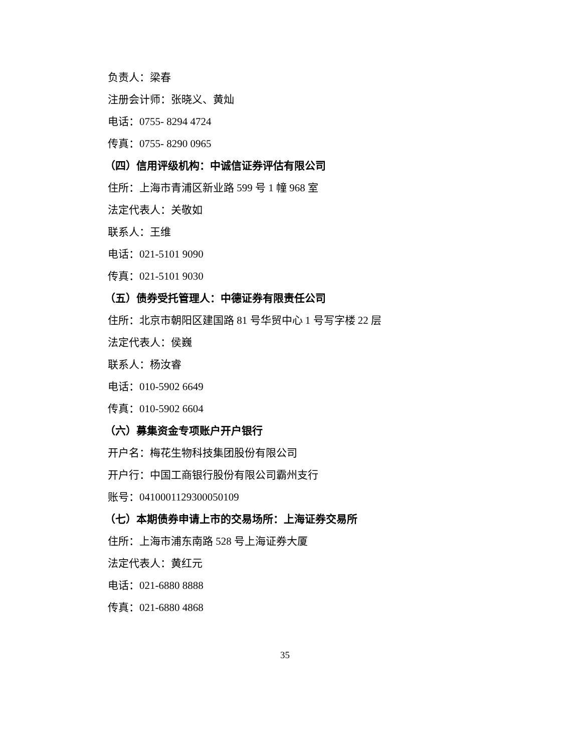负责人：梁春
注册会计师：张晓义、黄灿
电话：0755- 8294 4724
传真：0755- 8290 0965
（四）信用评级机构：中诚信证券评估有限公司
住所：上海市青浦区新业路 599 号 1 幢 968 室
法定代表人：关敬如
联系人：王维
电话：021-5101 9090
传真：021-5101 9030
（五）债券受托管理人：中德证券有限责任公司
住所：北京市朝阳区建国路 81 号华贸中心 1 号写字楼 22 层
法定代表人：侯巍
联系人：杨汝睿
电话：010-5902 6649
传真：010-5902 6604
（六）募集资金专项账户开户银行
开户名：梅花生物科技集团股份有限公司
开户行：中国工商银行股份有限公司霸州支行
账号：0410001129300050109
（七）本期债券申请上市的交易场所：上海证券交易所
住所：上海市浦东南路 528 号上海证券大厦
法定代表人：黄红元
电话：021-6880 8888
传真：021-6880 4868
35